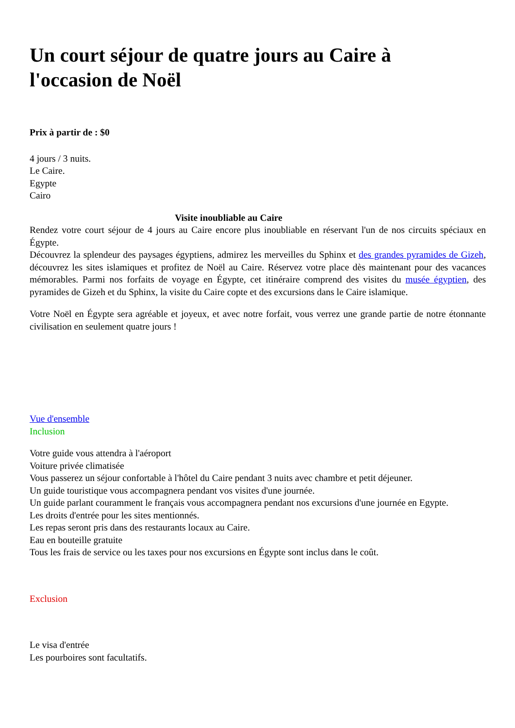Un court séjour de quatre jours au Caire à
l'occasion de Noël
Prix à partir de : $0
4 jours / 3 nuits.
Le Caire.
Egypte
Cairo
Visite inoubliable au Caire
Rendez votre court séjour de 4 jours au Caire encore plus inoubliable en réservant l'un de nos circuits spéciaux en Égypte.
Découvrez la splendeur des paysages égyptiens, admirez les merveilles du Sphinx et des grandes pyramides de Gizeh, découvrez les sites islamiques et profitez de Noël au Caire. Réservez votre place dès maintenant pour des vacances mémorables. Parmi nos forfaits de voyage en Égypte, cet itinéraire comprend des visites du musée égyptien, des pyramides de Gizeh et du Sphinx, la visite du Caire copte et des excursions dans le Caire islamique.
Votre Noël en Égypte sera agréable et joyeux, et avec notre forfait, vous verrez une grande partie de notre étonnante civilisation en seulement quatre jours !
Vue d'ensemble
Inclusion
Votre guide vous attendra à l'aéroport
Voiture privée climatisée
Vous passerez un séjour confortable à l'hôtel du Caire pendant 3 nuits avec chambre et petit déjeuner.
Un guide touristique vous accompagnera pendant vos visites d'une journée.
Un guide parlant couramment le français vous accompagnera pendant nos excursions d'une journée en Egypte.
Les droits d'entrée pour les sites mentionnés.
Les repas seront pris dans des restaurants locaux au Caire.
Eau en bouteille gratuite
Tous les frais de service ou les taxes pour nos excursions en Égypte sont inclus dans le coût.
Exclusion
Le visa d'entrée
Les pourboires sont facultatifs.